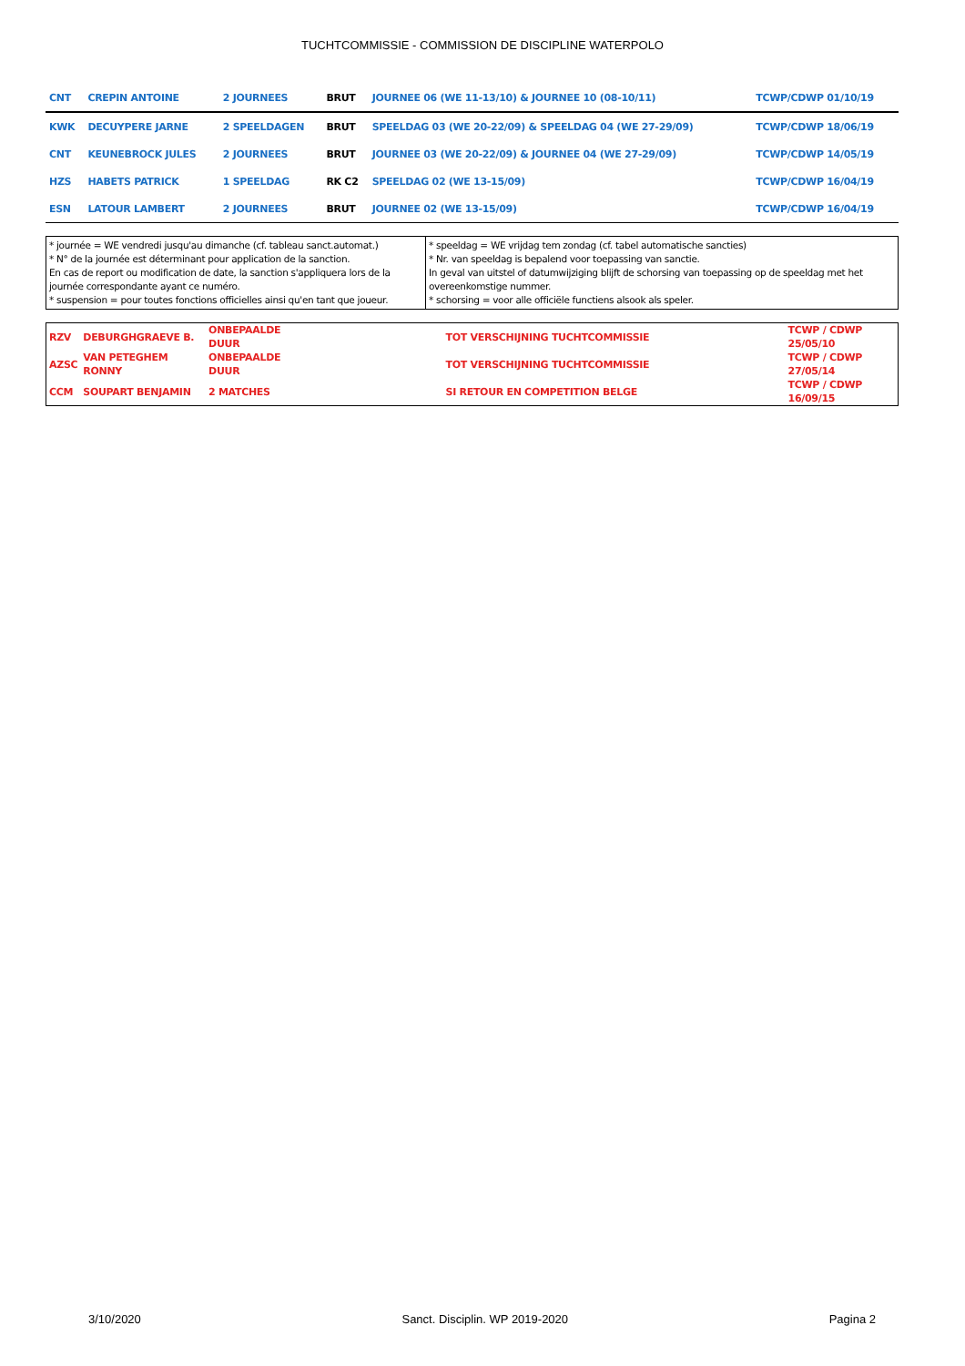TUCHTCOMMISSIE - COMMISSION DE DISCIPLINE WATERPOLO
| CNT | CREPIN ANTOINE | 2 JOURNEES | BRUT | JOURNEE 06 (WE 11-13/10) & JOURNEE 10 (08-10/11) | TCWP/CDWP 01/10/19 |
| KWK | DECUYPERE JARNE | 2 SPEELDAGEN | BRUT | SPEELDAG 03 (WE 20-22/09) & SPEELDAG 04 (WE 27-29/09) | TCWP/CDWP 18/06/19 |
| CNT | KEUNEBROCK JULES | 2 JOURNEES | BRUT | JOURNEE 03 (WE 20-22/09) & JOURNEE 04 (WE 27-29/09) | TCWP/CDWP 14/05/19 |
| HZS | HABETS PATRICK | 1 SPEELDAG | RK C2 | SPEELDAG 02 (WE 13-15/09) | TCWP/CDWP 16/04/19 |
| ESN | LATOUR LAMBERT | 2 JOURNEES | BRUT | JOURNEE 02 (WE 13-15/09) | TCWP/CDWP 16/04/19 |
| * journée = WE vendredi jusqu'au dimanche (cf. tableau sanct.automat.) * N° de la journée est déterminant pour application de la sanction. En cas de report ou modification de date, la sanction s'appliquera lors de la journée correspondante ayant ce numéro. * suspension = pour toutes fonctions officielles ainsi qu'en tant que joueur. | * speeldag = WE vrijdag tem zondag (cf. tabel automatische sancties) * Nr. van speeldag is bepalend voor toepassing van sanctie. In geval van uitstel of datumwijziging blijft de schorsing van toepassing op de speeldag met het overeenkomstige nummer. * schorsing = voor alle officiële functiens alsook als speler. |
| RZV | DEBURGHGRAEVE B. | ONBEPAALDE DUUR | | TOT VERSCHIJNING TUCHTCOMMISSIE | TCWP / CDWP 25/05/10 |
| AZSC | VAN PETEGHEM RONNY | ONBEPAALDE DUUR | | TOT VERSCHIJNING TUCHTCOMMISSIE | TCWP / CDWP 27/05/14 |
| CCM | SOUPART BENJAMIN | 2 MATCHES | | SI RETOUR EN COMPETITION BELGE | TCWP / CDWP 16/09/15 |
3/10/2020 Sanct. Disciplin. WP 2019-2020 Pagina 2